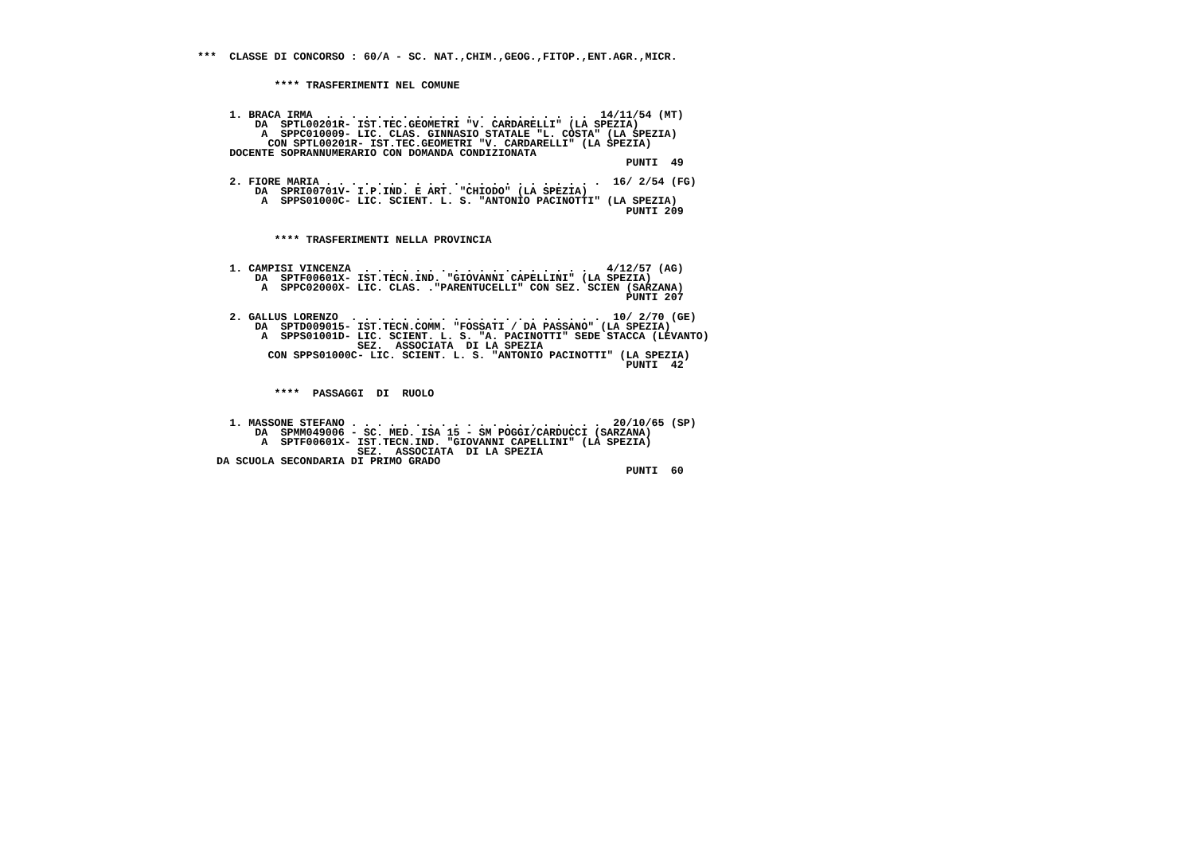***  CLASSE DI CONCORSO : 60/A - SC. NAT.,CHIM.,GEOG.,FITOP.,ENT.AGR.,MICR.


            **** TRASFERIMENTI NEL COMUNE


     1. BRACA IRMA  . . . . . . . . . . . . . . . . . . . . .  14/11/54 (MT)
         DA  SPTL00201R- IST.TEC.GEOMETRI "V. CARDARELLI" (LA SPEZIA)
          A  SPPC010009- LIC. CLAS. GINNASIO STATALE "L. COSTA" (LA SPEZIA)
           CON SPTL00201R- IST.TEC.GEOMETRI "V. CARDARELLI" (LA SPEZIA)
     DOCENTE SOPRANNUMERARIO CON DOMANDA CONDIZIONATA
                                                                   PUNTI  49

     2. FIORE MARIA . . . . . . . . . . . . . . . . . . . . . .  16/ 2/54 (FG)
         DA  SPRI00701V- I.P.IND. E ART. "CHIODO" (LA SPEZIA)
          A  SPPS01000C- LIC. SCIENT. L. S. "ANTONIO PACINOTTI" (LA SPEZIA)
                                                                   PUNTI 209


            **** TRASFERIMENTI NELLA PROVINCIA


     1. CAMPISI VINCENZA  . . . . . . . . . . . . . . . . . .   4/12/57 (AG)
         DA  SPTF00601X- IST.TECN.IND. "GIOVANNI CAPELLINI" (LA SPEZIA)
          A  SPPC02000X- LIC. CLAS. ."PARENTUCELLI" CON SEZ. SCIEN (SARZANA)
                                                                   PUNTI 207

     2. GALLUS LORENZO  . . . . . . . . . . . . . . . . . . . .  10/ 2/70 (GE)
         DA  SPTD009015- IST.TECN.COMM. "FOSSATI / DA PASSANO" (LA SPEZIA)
          A  SPPS01001D- LIC. SCIENT. L. S. "A. PACINOTTI" SEDE STACCA (LEVANTO)
                         SEZ.  ASSOCIATA  DI LA SPEZIA
           CON SPPS01000C- LIC. SCIENT. L. S. "ANTONIO PACINOTTI" (LA SPEZIA)
                                                                   PUNTI  42


            ****  PASSAGGI  DI  RUOLO


     1. MASSONE STEFANO . . . . . . . . . . . . . . . . . . . .  20/10/65 (SP)
         DA  SPMM049006 - SC. MED. ISA 15 - SM POGGI/CARDUCCI (SARZANA)
          A  SPTF00601X- IST.TECN.IND. "GIOVANNI CAPELLINI" (LA SPEZIA)
                         SEZ.  ASSOCIATA  DI LA SPEZIA
   DA SCUOLA SECONDARIA DI PRIMO GRADO
                                                                   PUNTI  60